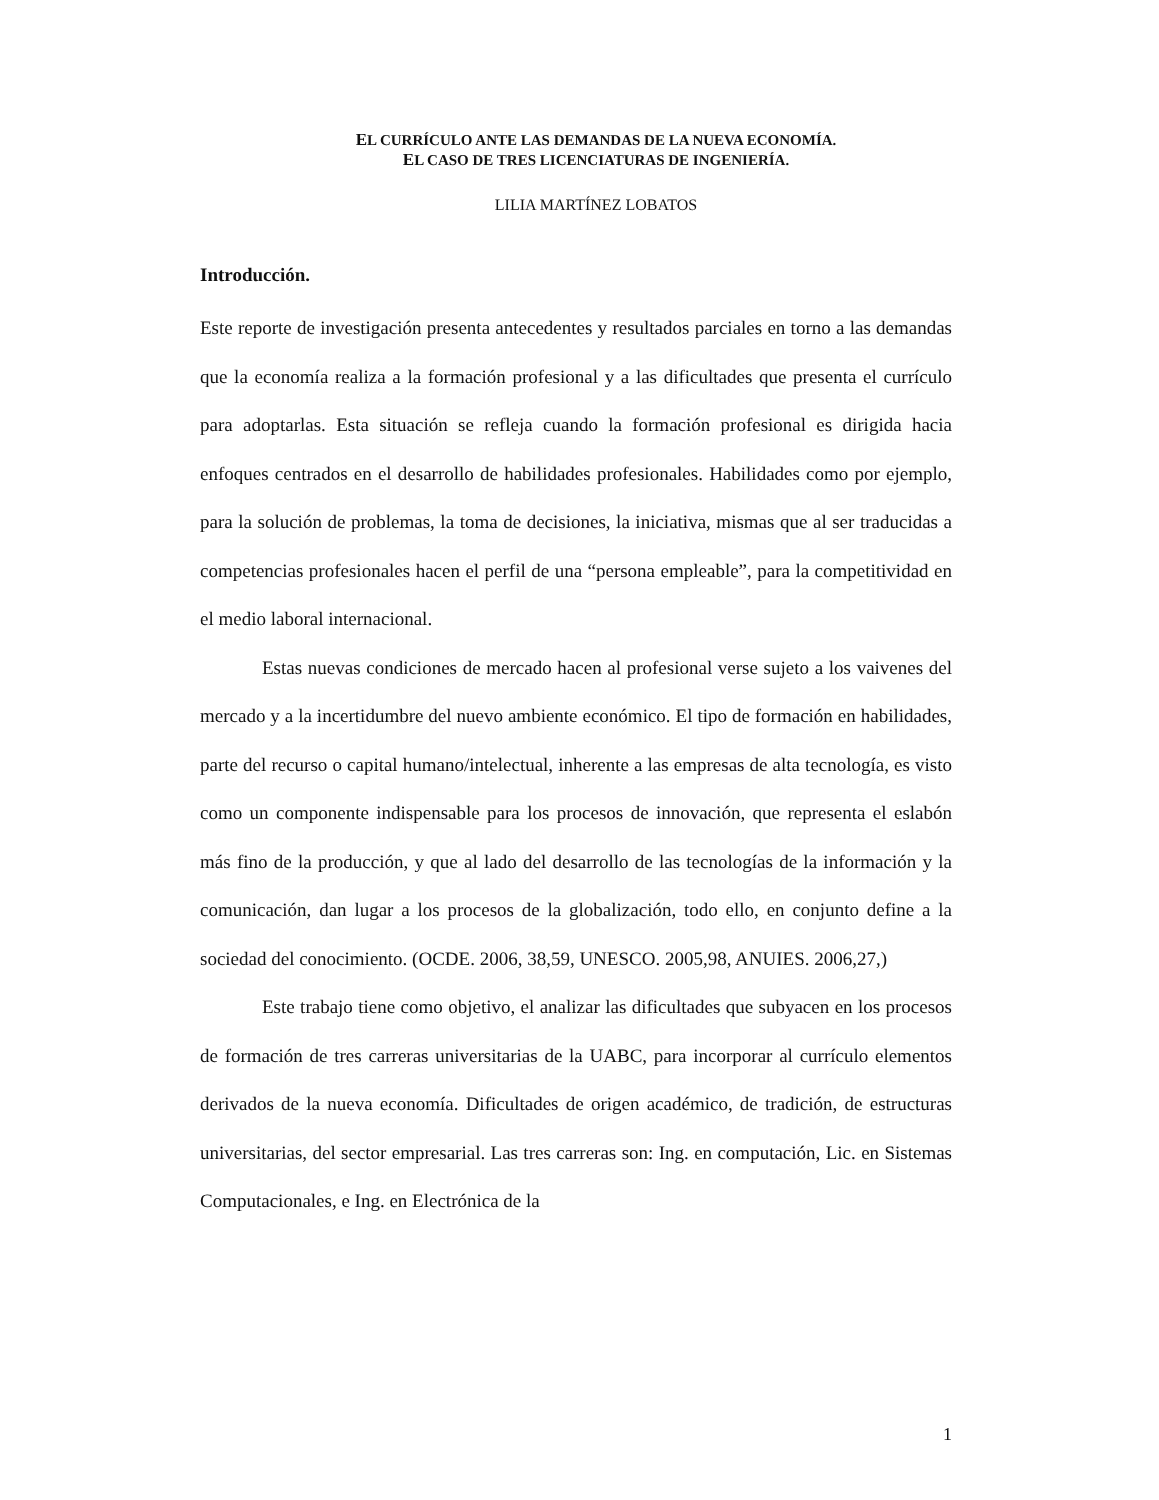EL CURRÍCULO ANTE LAS DEMANDAS DE LA NUEVA ECONOMÍA.
EL CASO DE TRES LICENCIATURAS DE INGENIERÍA.
LILIA MARTÍNEZ LOBATOS
Introducción.
Este reporte de investigación presenta antecedentes y resultados parciales en torno a las demandas que la economía realiza a la formación profesional y a las dificultades que presenta el currículo para adoptarlas. Esta situación se refleja cuando la formación profesional es dirigida hacia enfoques centrados en el desarrollo de habilidades profesionales. Habilidades como por ejemplo, para la solución de problemas, la toma de decisiones, la iniciativa, mismas que al ser traducidas a competencias profesionales hacen el perfil de una “persona empleable”, para la competitividad en el medio laboral internacional.
Estas nuevas condiciones de mercado hacen al profesional verse sujeto a los vaivenes del mercado y a la incertidumbre del nuevo ambiente económico. El tipo de formación en habilidades, parte del recurso o capital humano/intelectual, inherente a las empresas de alta tecnología, es visto como un componente indispensable para los procesos de innovación, que representa el eslabón más fino de la producción, y que al lado del desarrollo de las tecnologías de la información y la comunicación, dan lugar a los procesos de la globalización, todo ello, en conjunto define a la sociedad del conocimiento. (OCDE. 2006, 38,59, UNESCO. 2005,98, ANUIES. 2006,27,)
Este trabajo tiene como objetivo, el analizar las dificultades que subyacen en los procesos de formación de tres carreras universitarias de la UABC, para incorporar al currículo elementos derivados de la nueva economía. Dificultades de origen académico, de tradición, de estructuras universitarias, del sector empresarial. Las tres carreras son: Ing. en computación, Lic. en Sistemas Computacionales, e Ing. en Electrónica de la
1